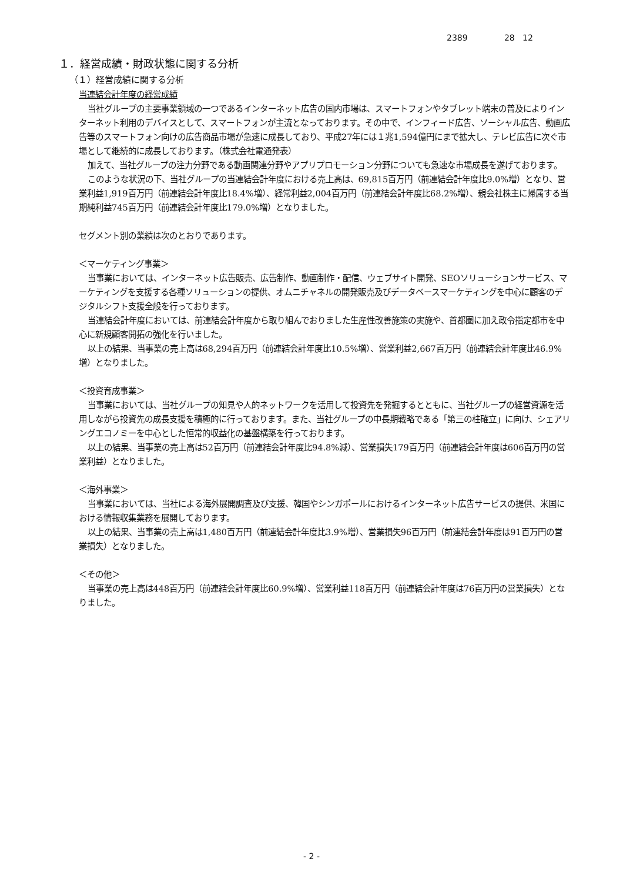2389 28 12
１．経営成績・財政状態に関する分析
（１）経営成績に関する分析
当連結会計年度の経営成績
当社グループの主要事業領域の一つであるインターネット広告の国内市場は、スマートフォンやタブレット端末の普及によりインターネット利用のデバイスとして、スマートフォンが主流となっております。その中で、インフィード広告、ソーシャル広告、動画広告等のスマートフォン向けの広告商品市場が急速に成長しており、平成27年には１兆1,594億円にまで拡大し、テレビ広告に次ぐ市場として継続的に成長しております。（株式会社電通発表）
加えて、当社グループの注力分野である動画関連分野やアプリプロモーション分野についても急速な市場成長を遂げております。
このような状況の下、当社グループの当連結会計年度における売上高は、69,815百万円（前連結会計年度比9.0%増）となり、営業利益1,919百万円（前連結会計年度比18.4%増）、経常利益2,004百万円（前連結会計年度比68.2%増）、親会社株主に帰属する当期純利益745百万円（前連結会計年度比179.0%増）となりました。
セグメント別の業績は次のとおりであります。
＜マーケティング事業＞
当事業においては、インターネット広告販売、広告制作、動画制作・配信、ウェブサイト開発、SEOソリューションサービス、マーケティングを支援する各種ソリューションの提供、オムニチャネルの開発販売及びデータベースマーケティングを中心に顧客のデジタルシフト支援全般を行っております。
当連結会計年度においては、前連結会計年度から取り組んでおりました生産性改善施策の実施や、首都圏に加え政令指定都市を中心に新規顧客開拓の強化を行いました。
以上の結果、当事業の売上高は68,294百万円（前連結会計年度比10.5%増）、営業利益2,667百万円（前連結会計年度比46.9%増）となりました。
＜投資育成事業＞
当事業においては、当社グループの知見や人的ネットワークを活用して投資先を発掘するとともに、当社グループの経営資源を活用しながら投資先の成長支援を積極的に行っております。また、当社グループの中長期戦略である「第三の柱確立」に向け、シェアリングエコノミーを中心とした恒常的収益化の基盤構築を行っております。
以上の結果、当事業の売上高は52百万円（前連結会計年度比94.8%減）、営業損失179百万円（前連結会計年度は606百万円の営業利益）となりました。
＜海外事業＞
当事業においては、当社による海外展開調査及び支援、韓国やシンガポールにおけるインターネット広告サービスの提供、米国における情報収集業務を展開しております。
以上の結果、当事業の売上高は1,480百万円（前連結会計年度比3.9%増）、営業損失96百万円（前連結会計年度は91百万円の営業損失）となりました。
＜その他＞
当事業の売上高は448百万円（前連結会計年度比60.9%増）、営業利益118百万円（前連結会計年度は76百万円の営業損失）となりました。
- 2 -